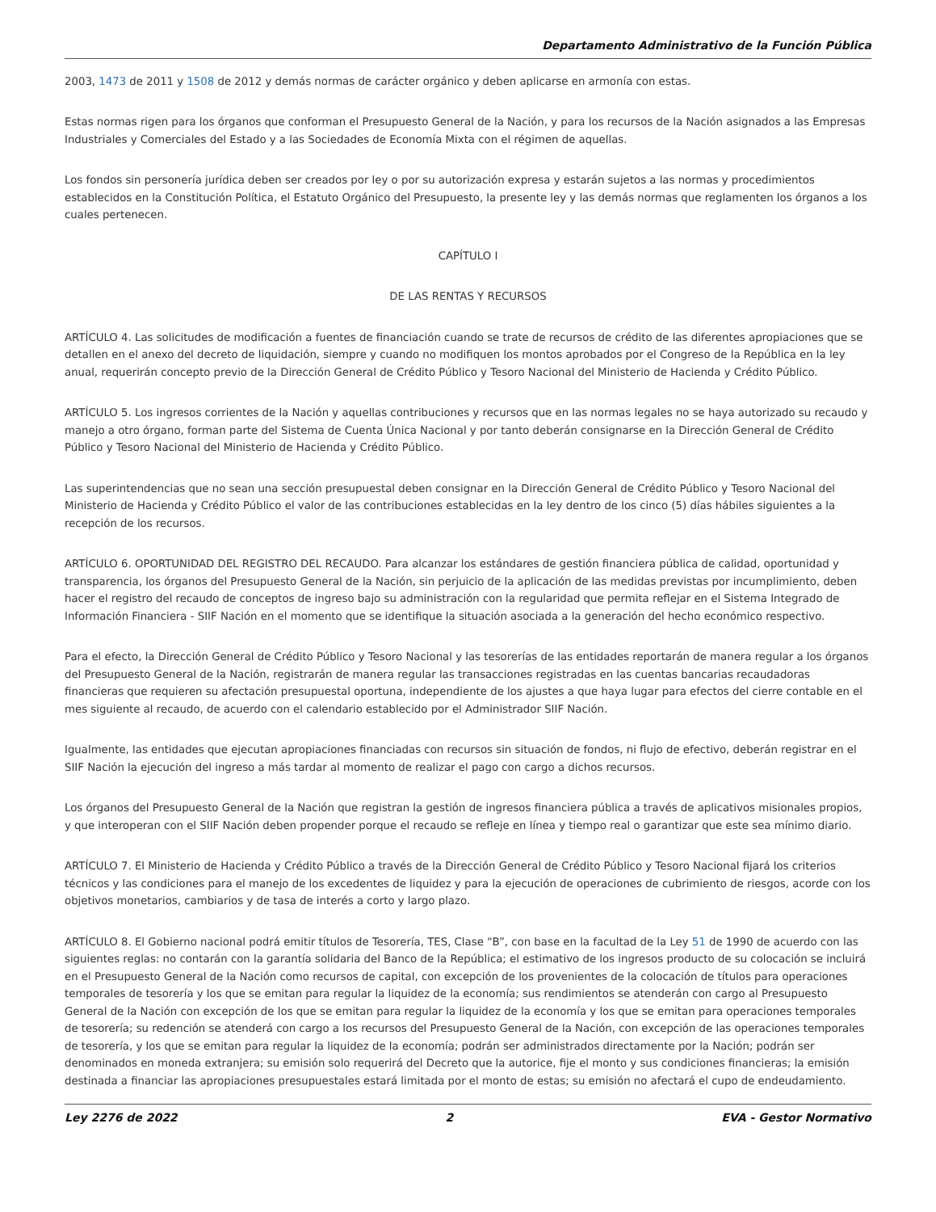Departamento Administrativo de la Función Pública
2003, 1473 de 2011 y 1508 de 2012 y demás normas de carácter orgánico y deben aplicarse en armonía con estas.
Estas normas rigen para los órganos que conforman el Presupuesto General de la Nación, y para los recursos de la Nación asignados a las Empresas Industriales y Comerciales del Estado y a las Sociedades de Economía Mixta con el régimen de aquellas.
Los fondos sin personería jurídica deben ser creados por ley o por su autorización expresa y estarán sujetos a las normas y procedimientos establecidos en la Constitución Política, el Estatuto Orgánico del Presupuesto, la presente ley y las demás normas que reglamenten los órganos a los cuales pertenecen.
CAPÍTULO I
DE LAS RENTAS Y RECURSOS
ARTÍCULO 4. Las solicitudes de modificación a fuentes de financiación cuando se trate de recursos de crédito de las diferentes apropiaciones que se detallen en el anexo del decreto de liquidación, siempre y cuando no modifiquen los montos aprobados por el Congreso de la República en la ley anual, requerirán concepto previo de la Dirección General de Crédito Público y Tesoro Nacional del Ministerio de Hacienda y Crédito Público.
ARTÍCULO 5. Los ingresos corrientes de la Nación y aquellas contribuciones y recursos que en las normas legales no se haya autorizado su recaudo y manejo a otro órgano, forman parte del Sistema de Cuenta Única Nacional y por tanto deberán consignarse en la Dirección General de Crédito Público y Tesoro Nacional del Ministerio de Hacienda y Crédito Público.
Las superintendencias que no sean una sección presupuestal deben consignar en la Dirección General de Crédito Público y Tesoro Nacional del Ministerio de Hacienda y Crédito Público el valor de las contribuciones establecidas en la ley dentro de los cinco (5) días hábiles siguientes a la recepción de los recursos.
ARTÍCULO 6. OPORTUNIDAD DEL REGISTRO DEL RECAUDO. Para alcanzar los estándares de gestión financiera pública de calidad, oportunidad y transparencia, los órganos del Presupuesto General de la Nación, sin perjuicio de la aplicación de las medidas previstas por incumplimiento, deben hacer el registro del recaudo de conceptos de ingreso bajo su administración con la regularidad que permita reflejar en el Sistema Integrado de Información Financiera - SIIF Nación en el momento que se identifique la situación asociada a la generación del hecho económico respectivo.
Para el efecto, la Dirección General de Crédito Público y Tesoro Nacional y las tesorerías de las entidades reportarán de manera regular a los órganos del Presupuesto General de la Nación, registrarán de manera regular las transacciones registradas en las cuentas bancarias recaudadoras financieras que requieren su afectación presupuestal oportuna, independiente de los ajustes a que haya lugar para efectos del cierre contable en el mes siguiente al recaudo, de acuerdo con el calendario establecido por el Administrador SIIF Nación.
Igualmente, las entidades que ejecutan apropiaciones financiadas con recursos sin situación de fondos, ni flujo de efectivo, deberán registrar en el SIIF Nación la ejecución del ingreso a más tardar al momento de realizar el pago con cargo a dichos recursos.
Los órganos del Presupuesto General de la Nación que registran la gestión de ingresos financiera pública a través de aplicativos misionales propios, y que interoperan con el SIIF Nación deben propender porque el recaudo se refleje en línea y tiempo real o garantizar que este sea mínimo diario.
ARTÍCULO 7. El Ministerio de Hacienda y Crédito Público a través de la Dirección General de Crédito Público y Tesoro Nacional fijará los criterios técnicos y las condiciones para el manejo de los excedentes de liquidez y para la ejecución de operaciones de cubrimiento de riesgos, acorde con los objetivos monetarios, cambiarios y de tasa de interés a corto y largo plazo.
ARTÍCULO 8. El Gobierno nacional podrá emitir títulos de Tesorería, TES, Clase “B”, con base en la facultad de la Ley 51 de 1990 de acuerdo con las siguientes reglas: no contarán con la garantía solidaria del Banco de la República; el estimativo de los ingresos producto de su colocación se incluirá en el Presupuesto General de la Nación como recursos de capital, con excepción de los provenientes de la colocación de títulos para operaciones temporales de tesorería y los que se emitan para regular la liquidez de la economía; sus rendimientos se atenderán con cargo al Presupuesto General de la Nación con excepción de los que se emitan para regular la liquidez de la economía y los que se emitan para operaciones temporales de tesorería; su redención se atenderá con cargo a los recursos del Presupuesto General de la Nación, con excepción de las operaciones temporales de tesorería, y los que se emitan para regular la liquidez de la economía; podrán ser administrados directamente por la Nación; podrán ser denominados en moneda extranjera; su emisión solo requerirá del Decreto que la autorice, fije el monto y sus condiciones financieras; la emisión destinada a financiar las apropiaciones presupuestales estará limitada por el monto de estas; su emisión no afectará el cupo de endeudamiento.
Ley 2276 de 2022 2 EVA - Gestor Normativo